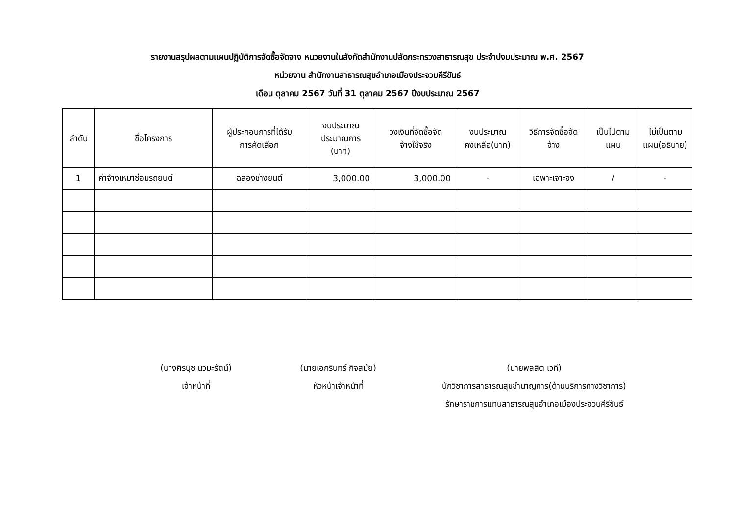รายงานสรุปผลตามแผนปฏิบัติการจัดซื้อจัดจาง หนวยงานในสังกัดสำนักงานปลัดกระทรวงสาธารณสุข ประจำปงบประมาณ พ.ศ. 2567
หน่วยงาน สำนักงานสาธารณสุขอำเภอเมืองประจวบคีรีขันธ์
เดือน ตุลาคม 2567 วันที่ 31 ตุลาคม 2567 ปีงบประมาณ 2567
| ลำดับ | ชื่อโครงการ | ผู้ประกอบการที่ได้รับ การคัดเลือก | งบประมาณ ประมาณการ (บาท) | วงเงินที่จัดซื้อจัด จ้างใช้จริง | งบประมาณ คงเหลือ(บาท) | วิธีการจัดซื้อจัด จ้าง | เป็นไปตาม แผน | ไม่เป็นตาม แผน(อธิบาย) |
| --- | --- | --- | --- | --- | --- | --- | --- | --- |
| 1 | ค่าจ้างเหมาซ่อมรถยนต์ | ฉลองช่างยนต์ | 3,000.00 | 3,000.00 | - | เฉพาะเจาะจง | / | - |
(นางศิรนุช นวมะรัตน์)
เจ้าหน้าที่
(นายเอกรินทร์ กิจสมัย)
หัวหน้าเจ้าหน้าที่
(นายพลสิต เวที)
นักวิชาการสาธารณสุขชำนาญการ(ด้านบริการทางวิชาการ)
รักษาราชการแทนสาธารณสุขอำเภอเมืองประจวบคีรีขันธ์